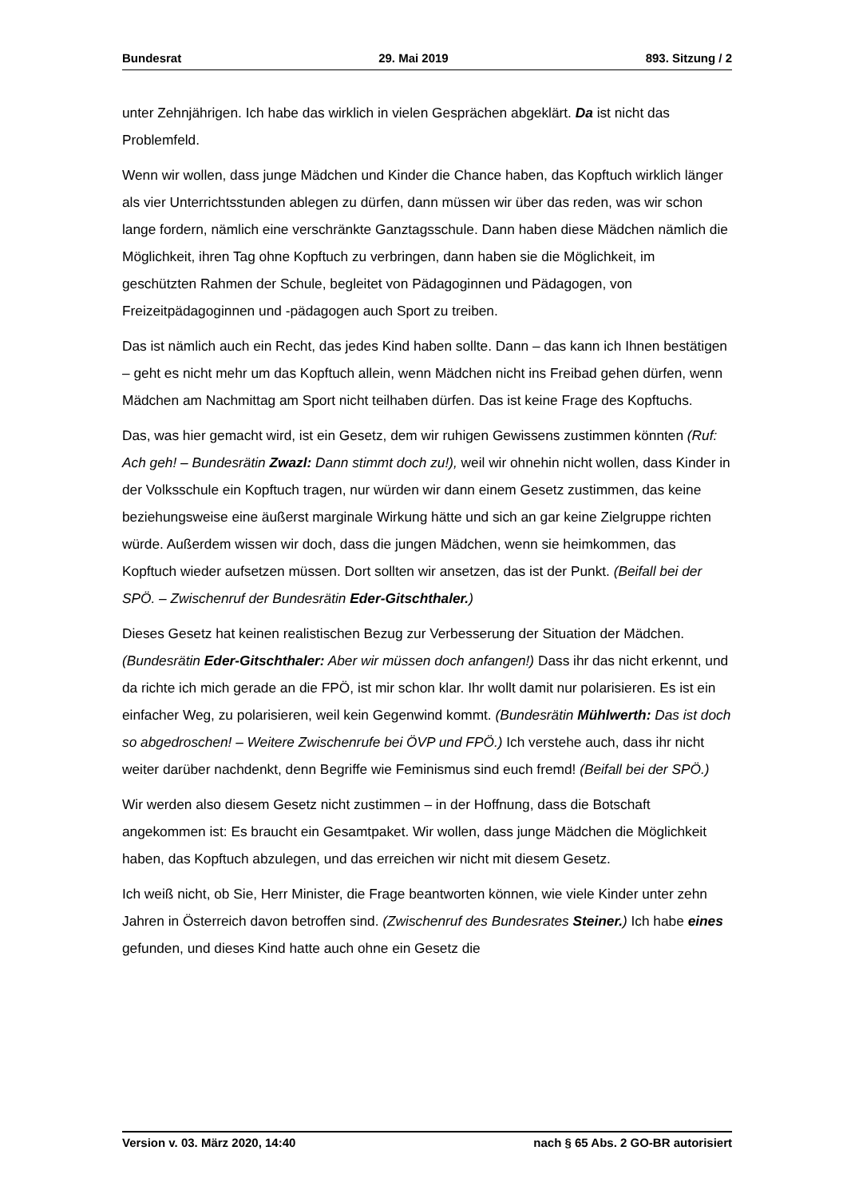Bundesrat 29. Mai 2019 893. Sitzung / 2
unter Zehnjährigen. Ich habe das wirklich in vielen Gesprächen abgeklärt. Da ist nicht das Problemfeld.
Wenn wir wollen, dass junge Mädchen und Kinder die Chance haben, das Kopftuch wirklich länger als vier Unterrichtsstunden ablegen zu dürfen, dann müssen wir über das reden, was wir schon lange fordern, nämlich eine verschränkte Ganztagsschule. Dann haben diese Mädchen nämlich die Möglichkeit, ihren Tag ohne Kopftuch zu verbringen, dann haben sie die Möglichkeit, im geschützten Rahmen der Schule, begleitet von Pädagoginnen und Pädagogen, von Freizeitpädagoginnen und -pädagogen auch Sport zu treiben.
Das ist nämlich auch ein Recht, das jedes Kind haben sollte. Dann – das kann ich Ihnen bestätigen – geht es nicht mehr um das Kopftuch allein, wenn Mädchen nicht ins Freibad gehen dürfen, wenn Mädchen am Nachmittag am Sport nicht teilhaben dürfen. Das ist keine Frage des Kopftuchs.
Das, was hier gemacht wird, ist ein Gesetz, dem wir ruhigen Gewissens zustimmen könnten (Ruf: Ach geh! – Bundesrätin Zwazl: Dann stimmt doch zu!), weil wir ohnehin nicht wollen, dass Kinder in der Volksschule ein Kopftuch tragen, nur würden wir dann einem Gesetz zustimmen, das keine beziehungsweise eine äußerst marginale Wirkung hätte und sich an gar keine Zielgruppe richten würde. Außerdem wissen wir doch, dass die jungen Mädchen, wenn sie heimkommen, das Kopftuch wieder aufsetzen müssen. Dort sollten wir ansetzen, das ist der Punkt. (Beifall bei der SPÖ. – Zwischenruf der Bundesrätin Eder-Gitschthaler.)
Dieses Gesetz hat keinen realistischen Bezug zur Verbesserung der Situation der Mädchen. (Bundesrätin Eder-Gitschthaler: Aber wir müssen doch anfangen!) Dass ihr das nicht erkennt, und da richte ich mich gerade an die FPÖ, ist mir schon klar. Ihr wollt damit nur polarisieren. Es ist ein einfacher Weg, zu polarisieren, weil kein Gegen­wind kommt. (Bundesrätin Mühlwerth: Das ist doch so abgedroschen! – Weitere Zwischenrufe bei ÖVP und FPÖ.) Ich verstehe auch, dass ihr nicht weiter darüber nachdenkt, denn Begriffe wie Feminismus sind euch fremd! (Beifall bei der SPÖ.)
Wir werden also diesem Gesetz nicht zustimmen – in der Hoffnung, dass die Botschaft angekommen ist: Es braucht ein Gesamtpaket. Wir wollen, dass junge Mädchen die Möglichkeit haben, das Kopftuch abzulegen, und das erreichen wir nicht mit diesem Gesetz.
Ich weiß nicht, ob Sie, Herr Minister, die Frage beantworten können, wie viele Kinder unter zehn Jahren in Österreich davon betroffen sind. (Zwischenruf des Bundesrates Steiner.) Ich habe eines gefunden, und dieses Kind hatte auch ohne ein Gesetz die
Version v. 03. März 2020, 14:40 nach § 65 Abs. 2 GO-BR autorisiert